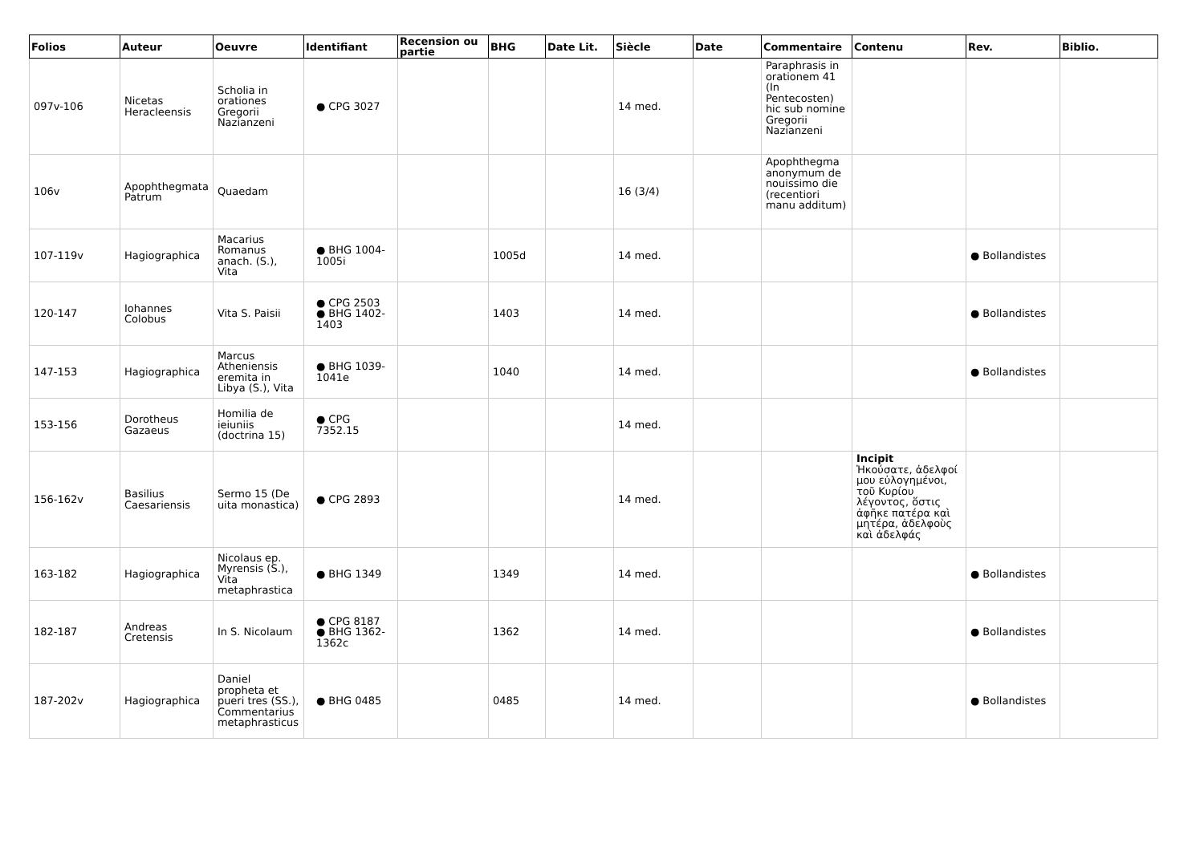| Folios | Auteur | Oeuvre | Identifiant | Recension ou partie | BHG | Date Lit. | Siècle | Date | Commentaire | Contenu | Rev. | Biblio. |
| --- | --- | --- | --- | --- | --- | --- | --- | --- | --- | --- | --- | --- |
| 097v-106 | Nicetas Heracleensis | Scholia in orationes Gregorii Nazianzeni | ● CPG 3027 | | | | 14 med. | | Paraphrasis in orationem 41 (In Pentecosten) hic sub nomine Gregorii Nazianzeni | | | |
| 106v | Apophthegmata Patrum | Quaedam | | | | | 16 (3/4) | | Apophthegma anonymum de nouissimo die (recentiori manu additum) | | | |
| 107-119v | Hagiographica | Macarius Romanus anach. (S.), Vita | ● BHG 1004-1005i | | 1005d | | 14 med. | | | | ● Bollandistes | |
| 120-147 | Iohannes Colobus | Vita S. Paisii | ● CPG 2503 ● BHG 1402-1403 | | 1403 | | 14 med. | | | | ● Bollandistes | |
| 147-153 | Hagiographica | Marcus Atheniensis eremita in Libya (S.), Vita | ● BHG 1039-1041e | | 1040 | | 14 med. | | | | ● Bollandistes | |
| 153-156 | Dorotheus Gazaeus | Homilia de ieiuniis (doctrina 15) | ● CPG 7352.15 | | | | 14 med. | | | | | |
| 156-162v | Basilius Caesariensis | Sermo 15 (De uita monastica) | ● CPG 2893 | | | | 14 med. | | | Incipit Ἠκούσατε, ἀδελφοί μου εὐλογημένοι, τοῦ Κυρίου λέγοντος, ὅστις ἀφῆκε πατέρα καὶ μητέρα, ἀδελφοὺς καὶ ἀδελφάς | | |
| 163-182 | Hagiographica | Nicolaus ep. Myrensis (S.), Vita metaphrastica | ● BHG 1349 | | 1349 | | 14 med. | | | | ● Bollandistes | |
| 182-187 | Andreas Cretensis | In S. Nicolaum | ● CPG 8187 ● BHG 1362-1362c | | 1362 | | 14 med. | | | | ● Bollandistes | |
| 187-202v | Hagiographica | Daniel propheta et pueri tres (SS.), Commentarius metaphrasticus | ● BHG 0485 | | 0485 | | 14 med. | | | | ● Bollandistes | |